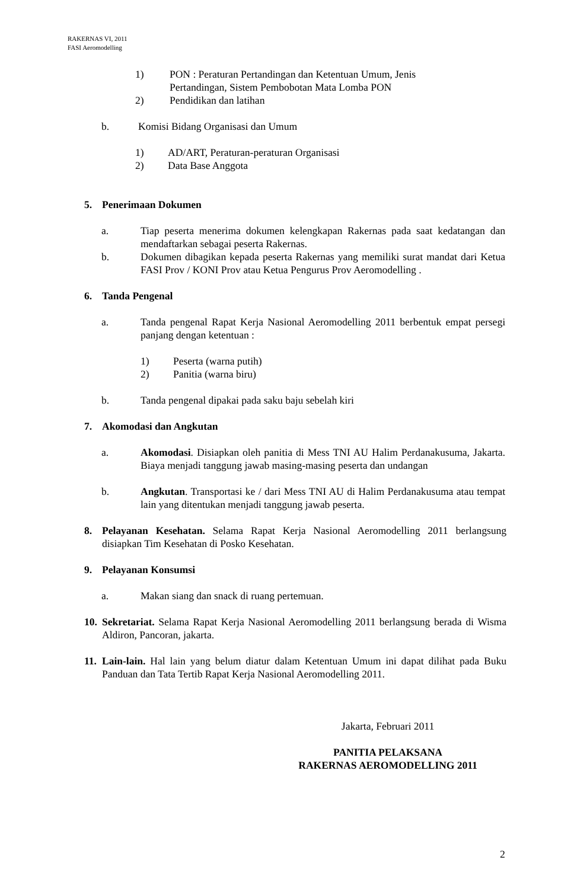RAKERNAS VI, 2011
FASI Aeromodelling
1) PON : Peraturan Pertandingan dan Ketentuan Umum, Jenis
Pertandingan, Sistem Pembobotan Mata Lomba PON
2) Pendidikan dan latihan
b. Komisi Bidang Organisasi dan Umum
1) AD/ART, Peraturan-peraturan Organisasi
2) Data Base Anggota
5. Penerimaan Dokumen
a. Tiap peserta menerima dokumen kelengkapan Rakernas pada saat kedatangan dan mendaftarkan sebagai peserta Rakernas.
b. Dokumen dibagikan kepada peserta Rakernas yang memiliki surat mandat dari Ketua FASI Prov / KONI Prov atau Ketua Pengurus Prov Aeromodelling .
6. Tanda Pengenal
a. Tanda pengenal Rapat Kerja Nasional Aeromodelling 2011 berbentuk empat persegi panjang dengan ketentuan :
1) Peserta (warna putih)
2) Panitia (warna biru)
b. Tanda pengenal dipakai pada saku baju sebelah kiri
7. Akomodasi dan Angkutan
a. Akomodasi. Disiapkan oleh panitia di Mess TNI AU Halim Perdanakusuma, Jakarta. Biaya menjadi tanggung jawab masing-masing peserta dan undangan
b. Angkutan. Transportasi ke / dari Mess TNI AU di Halim Perdanakusuma atau tempat lain yang ditentukan menjadi tanggung jawab peserta.
8. Pelayanan Kesehatan. Selama Rapat Kerja Nasional Aeromodelling 2011 berlangsung disiapkan Tim Kesehatan di Posko Kesehatan.
9. Pelayanan Konsumsi
a. Makan siang dan snack di ruang pertemuan.
10.
Sekretariat. Selama Rapat Kerja Nasional Aeromodelling 2011 berlangsung berada di Wisma Aldiron, Pancoran, jakarta.
11.
Lain-lain. Hal lain yang belum diatur dalam Ketentuan Umum ini dapat dilihat pada Buku Panduan dan Tata Tertib Rapat Kerja Nasional Aeromodelling 2011.
Jakarta, Februari 2011
PANITIA PELAKSANA
RAKERNAS AEROMODELLING 2011
2